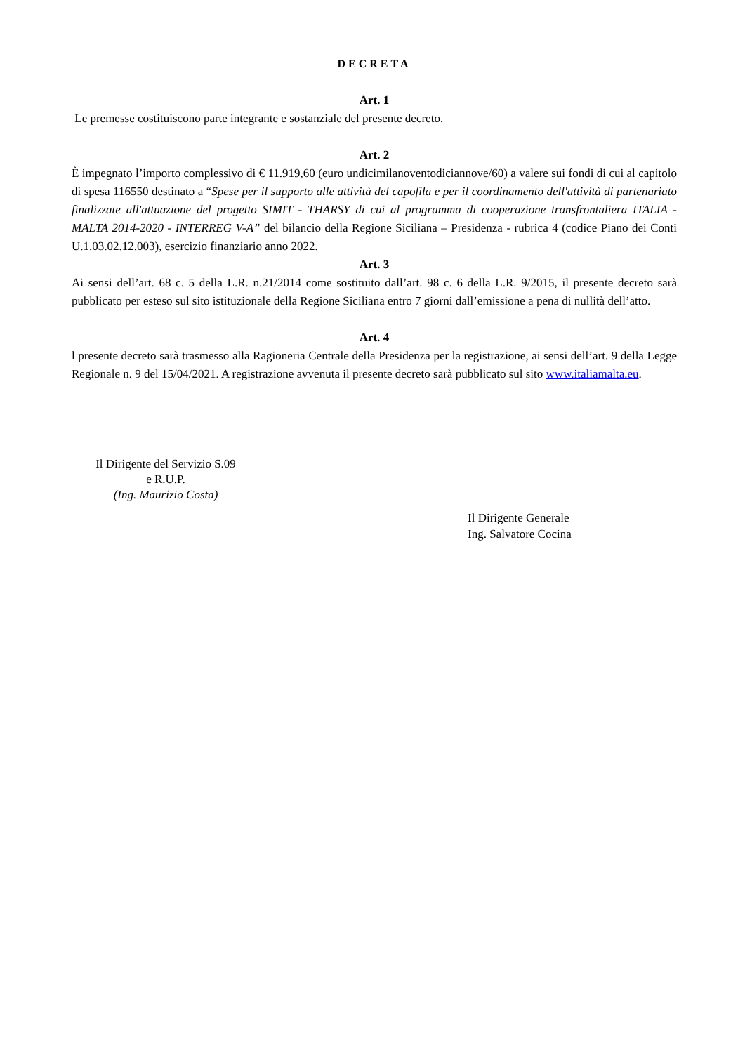DECRETA
Art. 1
Le premesse costituiscono parte integrante e sostanziale del presente decreto.
Art. 2
È impegnato l’importo complessivo di € 11.919,60 (euro undicimilanoventodiciannove/60) a valere sui fondi di cui al capitolo di spesa 116550 destinato a “Spese per il supporto alle attività del capofila e per il coordinamento dell'attività di partenariato finalizzate all'attuazione del progetto SIMIT - THARSY di cui al programma di cooperazione transfrontaliera ITALIA - MALTA 2014-2020 - INTERREG V-A” del bilancio della Regione Siciliana – Presidenza - rubrica 4 (codice Piano dei Conti U.1.03.02.12.003), esercizio finanziario anno 2022.
Art. 3
Ai sensi dell’art. 68 c. 5 della L.R. n.21/2014 come sostituito dall’art. 98 c. 6 della L.R. 9/2015, il presente decreto sarà pubblicato per esteso sul sito istituzionale della Regione Siciliana entro 7 giorni dall’emissione a pena di nullità dell’atto.
Art. 4
l presente decreto sarà trasmesso alla Ragioneria Centrale della Presidenza per la registrazione, ai sensi dell’art. 9 della Legge Regionale n. 9 del 15/04/2021. A registrazione avvenuta il presente decreto sarà pubblicato sul sito www.italiamalta.eu.
Il Dirigente del Servizio S.09
e R.U.P.
(Ing. Maurizio Costa)
Il Dirigente Generale
Ing. Salvatore Cocina